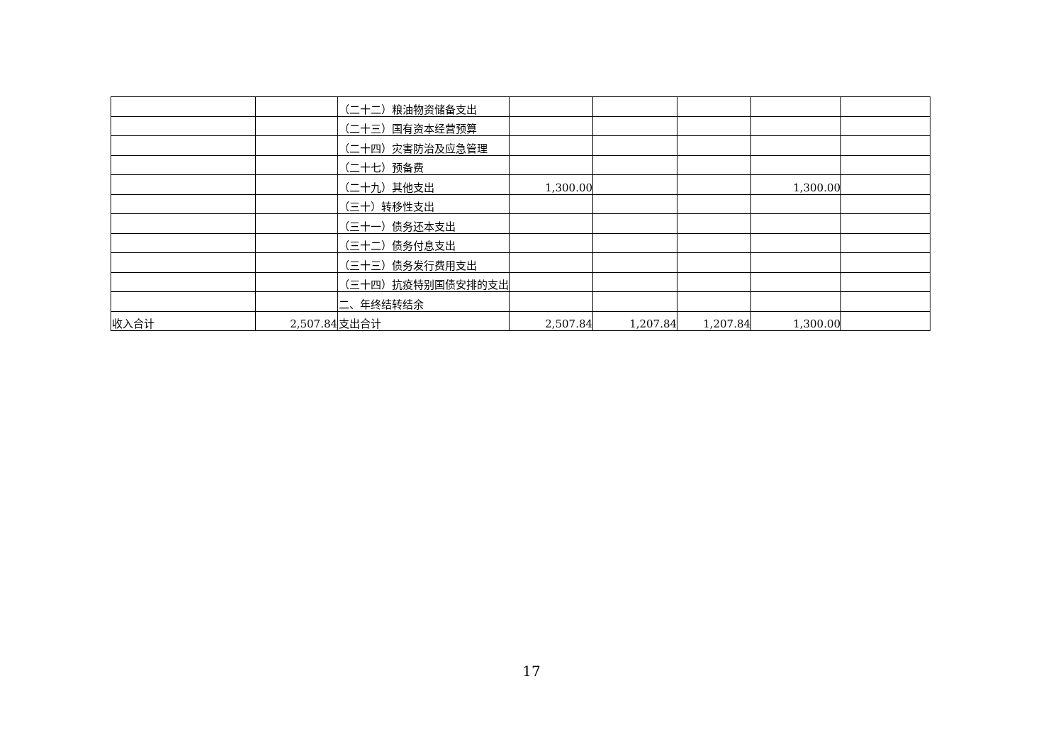| | | （二十二）粮油物资储备支出 | | | | | |
| | | （二十三）国有资本经营预算 | | | | | |
| | | （二十四）灾害防治及应急管理 | | | | | |
| | | （二十七）预备费 | | | | | |
| | | （二十九）其他支出 | 1,300.00 | | | 1,300.00 | |
| | | （三十）转移性支出 | | | | | |
| | | （三十一）债务还本支出 | | | | | |
| | | （三十二）债务付息支出 | | | | | |
| | | （三十三）债务发行费用支出 | | | | | |
| | | （三十四）抗疫特别国债安排的支出 | | | | | |
| | | 二、年终结转结余 | | | | | |
| 收入合计 | 2,507.84 | 支出合计 | 2,507.84 | 1,207.84 | 1,207.84 | 1,300.00 | |
17